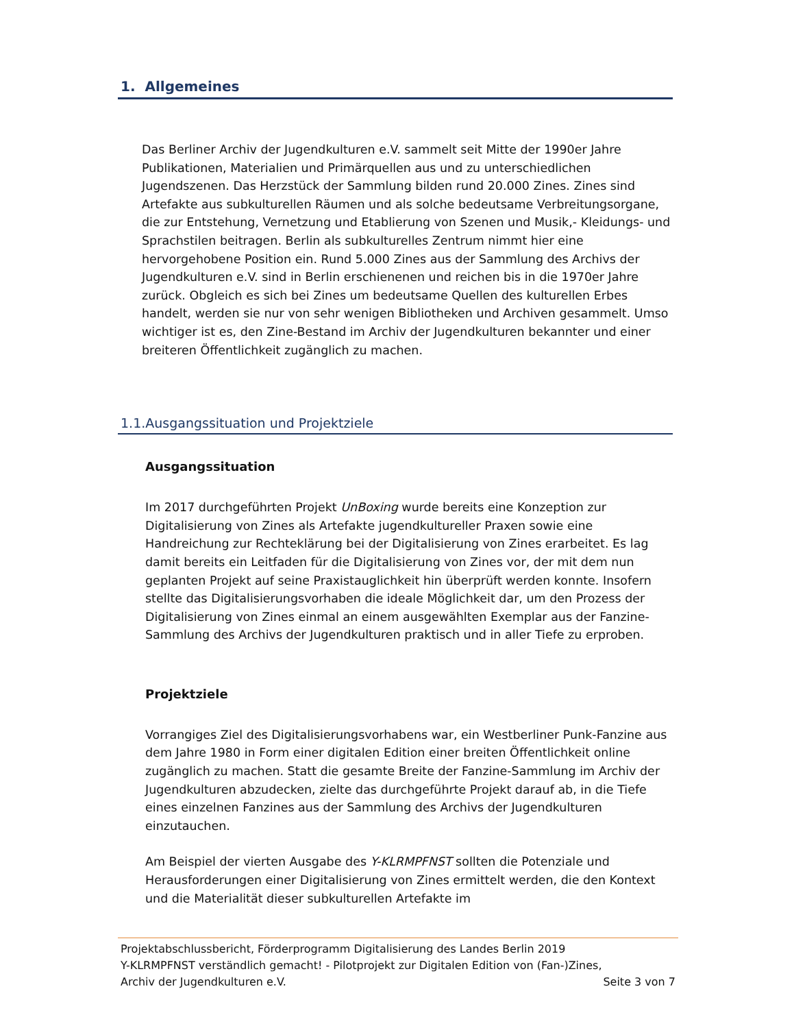1. Allgemeines
Das Berliner Archiv der Jugendkulturen e.V. sammelt seit Mitte der 1990er Jahre Publikationen, Materialien und Primärquellen aus und zu unterschiedlichen Jugendszenen. Das Herzstück der Sammlung bilden rund 20.000 Zines. Zines sind Artefakte aus subkulturellen Räumen und als solche bedeutsame Verbreitungsorgane, die zur Entstehung, Vernetzung und Etablierung von Szenen und Musik,- Kleidungs- und Sprachstilen beitragen. Berlin als subkulturelles Zentrum nimmt hier eine hervorgehobene Position ein. Rund 5.000 Zines aus der Sammlung des Archivs der Jugendkulturen e.V. sind in Berlin erschienenen und reichen bis in die 1970er Jahre zurück. Obgleich es sich bei Zines um bedeutsame Quellen des kulturellen Erbes handelt, werden sie nur von sehr wenigen Bibliotheken und Archiven gesammelt. Umso wichtiger ist es, den Zine-Bestand im Archiv der Jugendkulturen bekannter und einer breiteren Öffentlichkeit zugänglich zu machen.
1.1.Ausgangssituation und Projektziele
Ausgangssituation
Im 2017 durchgeführten Projekt UnBoxing wurde bereits eine Konzeption zur Digitalisierung von Zines als Artefakte jugendkultureller Praxen sowie eine Handreichung zur Rechteklärung bei der Digitalisierung von Zines erarbeitet. Es lag damit bereits ein Leitfaden für die Digitalisierung von Zines vor, der mit dem nun geplanten Projekt auf seine Praxistauglichkeit hin überprüft werden konnte. Insofern stellte das Digitalisierungsvorhaben die ideale Möglichkeit dar, um den Prozess der Digitalisierung von Zines einmal an einem ausgewählten Exemplar aus der Fanzine-Sammlung des Archivs der Jugendkulturen praktisch und in aller Tiefe zu erproben.
Projektziele
Vorrangiges Ziel des Digitalisierungsvorhabens war, ein Westberliner Punk-Fanzine aus dem Jahre 1980 in Form einer digitalen Edition einer breiten Öffentlichkeit online zugänglich zu machen. Statt die gesamte Breite der Fanzine-Sammlung im Archiv der Jugendkulturen abzudecken, zielte das durchgeführte Projekt darauf ab, in die Tiefe eines einzelnen Fanzines aus der Sammlung des Archivs der Jugendkulturen einzutauchen.
Am Beispiel der vierten Ausgabe des Y-KLRMPFNST sollten die Potenziale und Herausforderungen einer Digitalisierung von Zines ermittelt werden, die den Kontext und die Materialität dieser subkulturellen Artefakte im
Projektabschlussbericht, Förderprogramm Digitalisierung des Landes Berlin 2019
Y-KLRMPFNST verständlich gemacht! - Pilotprojekt zur Digitalen Edition von (Fan-)Zines,
Archiv der Jugendkulturen e.V. Seite 3 von 7